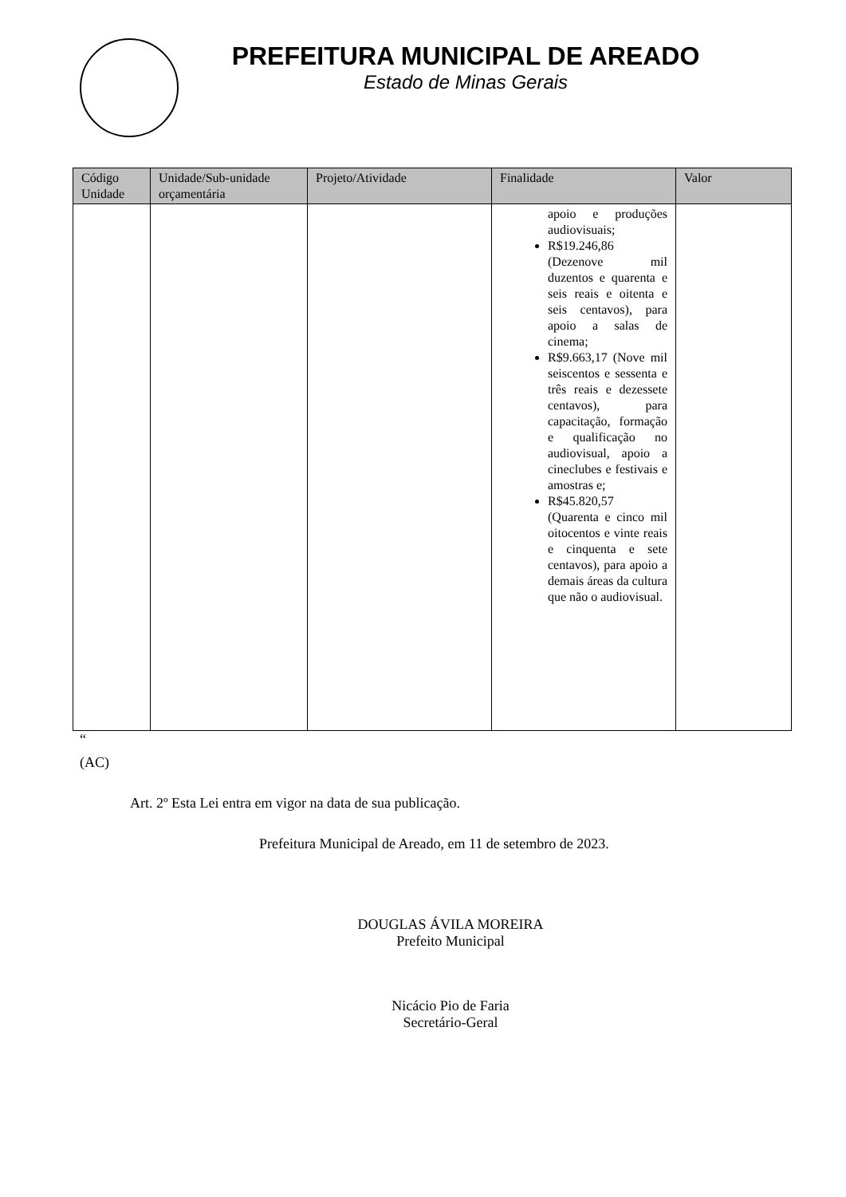PREFEITURA MUNICIPAL DE AREADO
Estado de Minas Gerais
| Código Unidade | Unidade/Sub-unidade orçamentária | Projeto/Atividade | Finalidade | Valor |
| --- | --- | --- | --- | --- |
| | | | apoio e produções audiovisuais; R$19.246,86 (Dezenove mil duzentos e quarenta e seis reais e oitenta e seis centavos), para apoio a salas de cinema; R$9.663,17 (Nove mil seiscentos e sessenta e três reais e dezessete centavos), para capacitação, formação e qualificação no audiovisual, apoio a cineclubes e festivais e amostras e; R$45.820,57 (Quarenta e cinco mil oitocentos e vinte reais e cinquenta e sete centavos), para apoio a demais áreas da cultura que não o audiovisual. | |
“
(AC)
Art. 2º Esta Lei entra em vigor na data de sua publicação.
Prefeitura Municipal de Areado, em 11 de setembro de 2023.
DOUGLAS ÁVILA MOREIRA
Prefeito Municipal
Nicácio Pio de Faria
Secretário-Geral